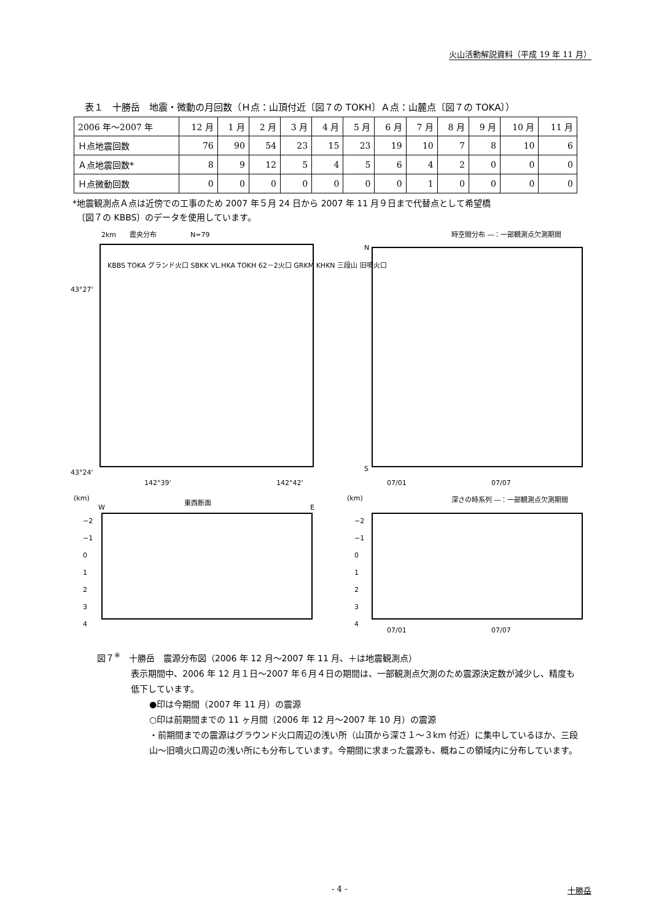火山活動解説資料（平成 19 年 11 月）
表１　十勝岳　地震・微動の月回数（Ｈ点：山頂付近〔図７の TOKH〕Ａ点：山麓点〔図７の TOKA〕）
| 2006 年～2007 年 | 12 月 | 1 月 | 2 月 | 3 月 | 4 月 | 5 月 | 6 月 | 7 月 | 8 月 | 9 月 | 10 月 | 11 月 |
| Ｈ点地震回数 | 76 | 90 | 54 | 23 | 15 | 23 | 19 | 10 | 7 | 8 | 10 | 6 |
| Ａ点地震回数* | 8 | 9 | 12 | 5 | 4 | 5 | 6 | 4 | 2 | 0 | 0 | 0 |
| Ｈ点微動回数 | 0 | 0 | 0 | 0 | 0 | 0 | 0 | 1 | 0 | 0 | 0 | 0 |
*地震観測点Ａ点は近傍での工事のため 2007 年５月 24 日から 2007 年 11 月９日まで代替点として希望橋
　〔図７の KBBS〕のデータを使用しています。
2km　　震央分布　　　　　N=79
KBBS TOKA グランド火口 SBKK VL.HKA TOKH 62－2火口 GRKM KHKN 三段山 旧噴火口
43°27'
43°24'
142°39' 142°42'
時空間分布 ―：一部観測点欠測期間
N
S
07/01 07/07
(km) 東西断面
W E
−2
−1
0
1
2
3
4
(km) 深さの時系列 ―：一部観測点欠測期間
−2
−1
0
1
2
3
4
07/01 07/07
図７<sup>※</sup>　十勝岳　震源分布図（2006 年 12 月～2007 年 11 月、＋は地震観測点）
表示期間中、2006 年 12 月１日～2007 年６月４日の期間は、一部観測点欠測のため震源決定数が減少し、精度も低下しています。
●印は今期間（2007 年 11 月）の震源
○印は前期間までの 11 ヶ月間（2006 年 12 月～2007 年 10 月）の震源
・前期間までの震源はグラウンド火口周辺の浅い所（山頂から深さ１～３km 付近）に集中しているほか、三段山～旧噴火口周辺の浅い所にも分布しています。今期間に求まった震源も、概ねこの領域内に分布しています。
- 4 - 十勝岳